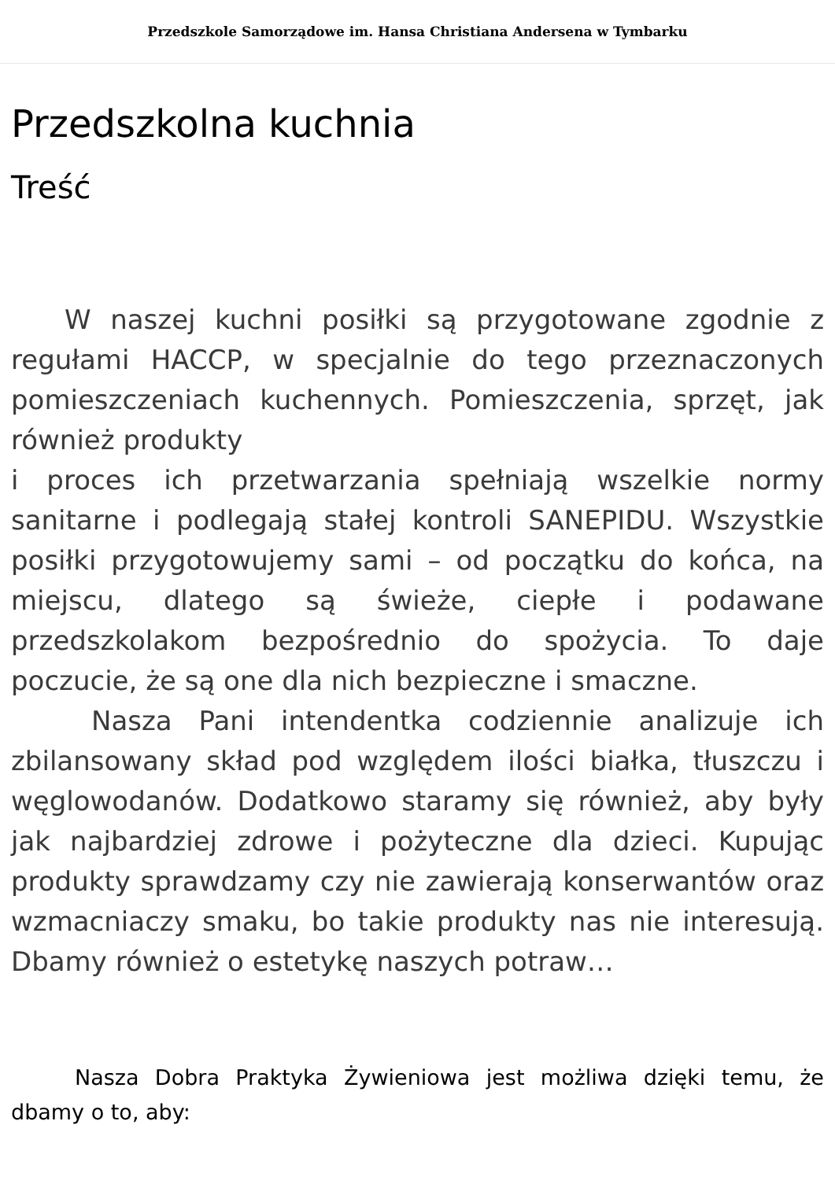Przedszkole Samorządowe im. Hansa Christiana Andersena w Tymbarku
Przedszkolna kuchnia
Treść
  W naszej kuchni posiłki są przygotowane zgodnie z regułami HACCP, w specjalnie do tego przeznaczonych pomieszczeniach kuchennych. Pomieszczenia, sprzęt, jak również produkty
i proces ich przetwarzania spełniają wszelkie normy sanitarne i podlegają stałej kontroli SANEPIDU. Wszystkie posiłki przygotowujemy sami – od początku do końca, na miejscu, dlatego są świeże, ciepłe i podawane przedszkolakom bezpośrednio do spożycia. To daje poczucie, że są one dla nich bezpieczne i smaczne.
   Nasza Pani intendentka codziennie analizuje ich zbilansowany skład pod względem ilości białka, tłuszczu i węglowodanów. Dodatkowo staramy się również, aby były jak najbardziej zdrowe i pożyteczne dla dzieci. Kupując produkty sprawdzamy czy nie zawierają konserwantów oraz wzmacniaczy smaku, bo takie produkty nas nie interesują. Dbamy również o estetykę naszych potraw…
   Nasza Dobra Praktyka Żywieniowa jest możliwa dzięki temu, że dbamy o to, aby: